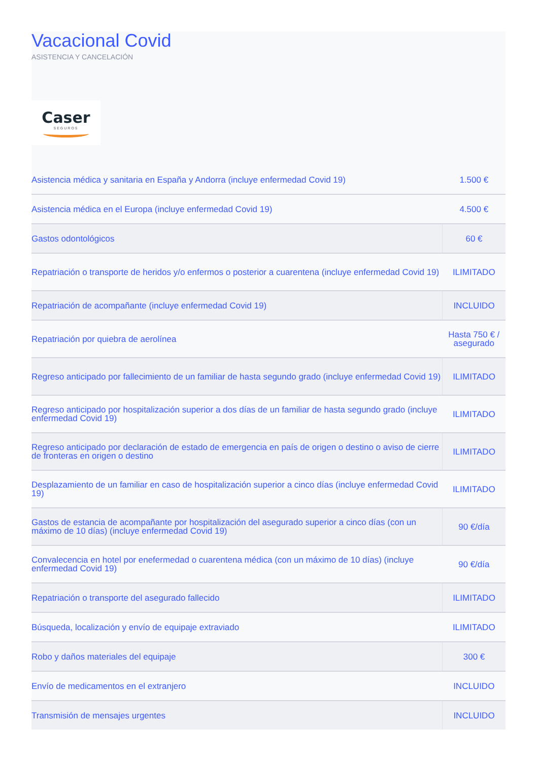Vacacional Covid
ASISTENCIA Y CANCELACIÓN
Caser
SEGUROS
| Asistencia médica y sanitaria en España y Andorra (incluye enfermedad Covid 19) | 1.500 € |
| Asistencia médica en el Europa (incluye enfermedad Covid 19) | 4.500 € |
| Gastos odontológicos | 60 € |
| Repatriación o transporte de heridos y/o enfermos o posterior a cuarentena (incluye enfermedad Covid 19) | ILIMITADO |
| Repatriación de acompañante (incluye enfermedad Covid 19) | INCLUIDO |
| Repatriación por quiebra de aerolínea | Hasta 750 € / asegurado |
| Regreso anticipado por fallecimiento de un familiar de hasta segundo grado (incluye enfermedad Covid 19) | ILIMITADO |
| Regreso anticipado por hospitalización superior a dos días de un familiar de hasta segundo grado (incluye enfermedad Covid 19) | ILIMITADO |
| Regreso anticipado por declaración de estado de emergencia en país de origen o destino o aviso de cierre de fronteras en origen o destino | ILIMITADO |
| Desplazamiento de un familiar en caso de hospitalización superior a cinco días (incluye enfermedad Covid 19) | ILIMITADO |
| Gastos de estancia de acompañante por hospitalización del asegurado superior a cinco días (con un máximo de 10 días) (incluye enfermedad Covid 19) | 90 €/día |
| Convalecencia en hotel por enefermedad o cuarentena médica (con un máximo de 10 días) (incluye enfermedad Covid 19) | 90 €/día |
| Repatriación o transporte del asegurado fallecido | ILIMITADO |
| Búsqueda, localización y envío de equipaje extraviado | ILIMITADO |
| Robo y daños materiales del equipaje | 300 € |
| Envío de medicamentos en el extranjero | INCLUIDO |
| Transmisión de mensajes urgentes | INCLUIDO |